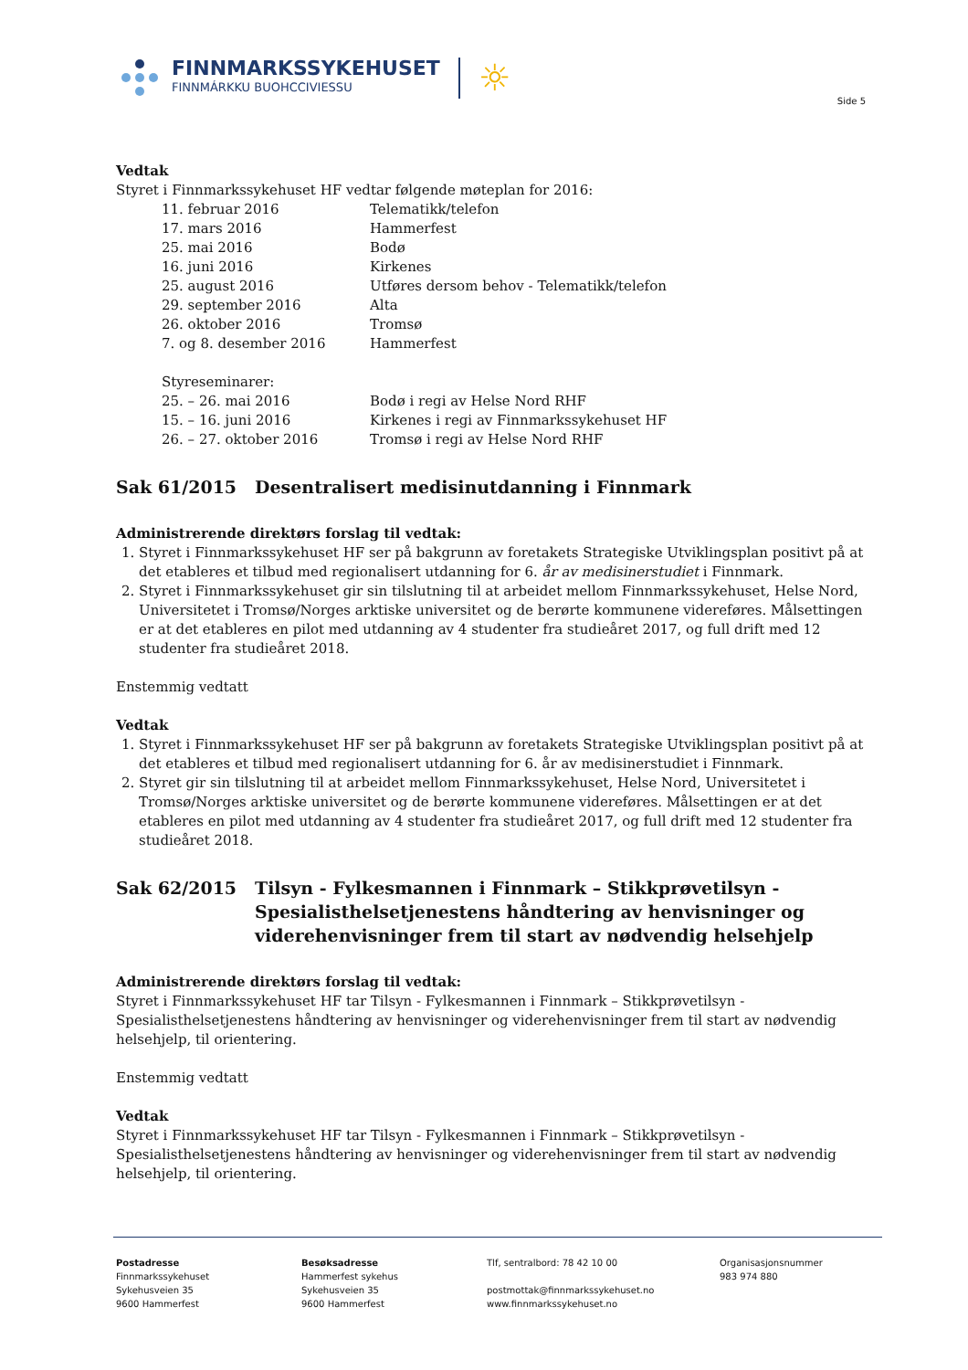FINNMARKSSYKEHUSET
FINNMÁRKKU BUOHCCIVIESSU
☼
Side 5
Vedtak
Styret i Finnmarkssykehuset HF vedtar følgende møteplan for 2016:
11. februar 2016 Telematikk/telefon
17. mars 2016 Hammerfest
25. mai 2016 Bodø
16. juni 2016 Kirkenes
25. august 2016 Utføres dersom behov - Telematikk/telefon
29. september 2016 Alta
26. oktober 2016 Tromsø
7. og 8. desember 2016 Hammerfest
Styreseminarer:
25. – 26. mai 2016 Bodø i regi av Helse Nord RHF
15. – 16. juni 2016 Kirkenes i regi av Finnmarkssykehuset HF
26. – 27. oktober 2016 Tromsø i regi av Helse Nord RHF
Sak 61/2015 Desentralisert medisinutdanning i Finnmark
Administrerende direktørs forslag til vedtak:
1. Styret i Finnmarkssykehuset HF ser på bakgrunn av foretakets Strategiske Utviklingsplan positivt på at det etableres et tilbud med regionalisert utdanning for 6. år av medisinerstudiet i Finnmark.
2. Styret i Finnmarkssykehuset gir sin tilslutning til at arbeidet mellom Finnmarkssykehuset, Helse Nord, Universitetet i Tromsø/Norges arktiske universitet og de berørte kommunene videreføres. Målsettingen er at det etableres en pilot med utdanning av 4 studenter fra studieåret 2017, og full drift med 12 studenter fra studieåret 2018.
Enstemmig vedtatt
Vedtak
1. Styret i Finnmarkssykehuset HF ser på bakgrunn av foretakets Strategiske Utviklingsplan positivt på at det etableres et tilbud med regionalisert utdanning for 6. år av medisinerstudiet i Finnmark.
2. Styret gir sin tilslutning til at arbeidet mellom Finnmarkssykehuset, Helse Nord, Universitetet i Tromsø/Norges arktiske universitet og de berørte kommunene videreføres. Målsettingen er at det etableres en pilot med utdanning av 4 studenter fra studieåret 2017, og full drift med 12 studenter fra studieåret 2018.
Sak 62/2015 Tilsyn - Fylkesmannen i Finnmark – Stikkprøvetilsyn - Spesialisthelsetjenestens håndtering av henvisninger og viderehenvisninger frem til start av nødvendig helsehjelp
Administrerende direktørs forslag til vedtak:
Styret i Finnmarkssykehuset HF tar Tilsyn - Fylkesmannen i Finnmark – Stikkprøvetilsyn - Spesialisthelsetjenestens håndtering av henvisninger og viderehenvisninger frem til start av nødvendig helsehjelp, til orientering.
Enstemmig vedtatt
Vedtak
Styret i Finnmarkssykehuset HF tar Tilsyn - Fylkesmannen i Finnmark – Stikkprøvetilsyn - Spesialisthelsetjenestens håndtering av henvisninger og viderehenvisninger frem til start av nødvendig helsehjelp, til orientering.
Postadresse
Finnmarkssykehuset
Sykehusveien 35
9600 Hammerfest
Besøksadresse
Hammerfest sykehus
Sykehusveien 35
9600 Hammerfest
Tlf, sentralbord: 78 42 10 00
postmottak@finnmarkssykehuset.no
www.finnmarkssykehuset.no
Organisasjonsnummer
983 974 880